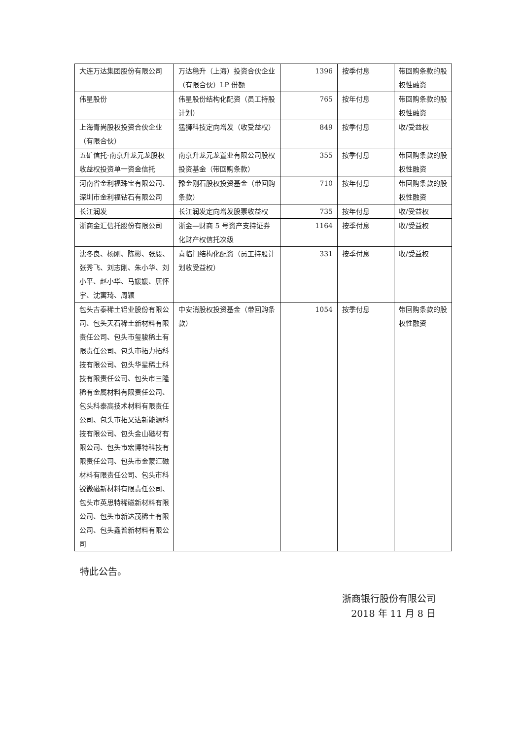| 大连万达集团股份有限公司 | 万达稳升（上海）投资合伙企业（有限合伙）LP 份额 | 1396 | 按季付息 | 带回购条款的股权性融资 |
| 伟星股份 | 伟星股份结构化配资（员工持股计划） | 765 | 按年付息 | 带回购条款的股权性融资 |
| 上海青尚股权投资合伙企业（有限合伙） | 猛狮科技定向增发（收受益权） | 849 | 按季付息 | 收/受益权 |
| 五矿信托-南京升龙元龙股权收益权投资单一资金信托 | 南京升龙元龙置业有限公司股权投资基金（带回购条款） | 355 | 按季付息 | 带回购条款的股权性融资 |
| 河南省金利福珠宝有限公司、深圳市金利福钻石有限公司 | 豫金刚石股权投资基金（带回购条款） | 710 | 按年付息 | 带回购条款的股权性融资 |
| 长江润发 | 长江润发定向增发股票收益权 | 735 | 按年付息 | 收/受益权 |
| 浙商金汇信托股份有限公司 | 浙金—财商 5 号资产支持证券化财产权信托次级 | 1164 | 按季付息 | 收/受益权 |
| 沈冬良、杨刚、陈彬、张毅、张秀飞、刘志刚、朱小华、刘小平、赵小华、马媛媛、唐怀宇、沈寓琦、周颖 | 喜临门结构化配资（员工持股计划收受益权） | 331 | 按季付息 | 收/受益权 |
| 包头吉泰稀土铝业股份有限公司、包头天石稀土新材料有限责任公司、包头市玺骏稀土有限责任公司、包头市拓力拓科技有限公司、包头华星稀土科技有限责任公司、包头市三隆稀有金属材料有限责任公司、包头科泰高技术材料有限责任公司、包头市拓又达新能源科技有限公司、包头金山磁材有限公司、包头市宏博特科技有限责任公司、包头市金蒙汇磁材料有限责任公司、包头市科锐微磁新材料有限责任公司、包头市英思特稀磁新材料有限公司、包头市新达茂稀土有限公司、包头鑫普新材料有限公司 | 中安消股权投资基金（带回购条款） | 1054 | 按季付息 | 带回购条款的股权性融资 |
特此公告。
浙商银行股份有限公司
2018 年 11 月 8 日